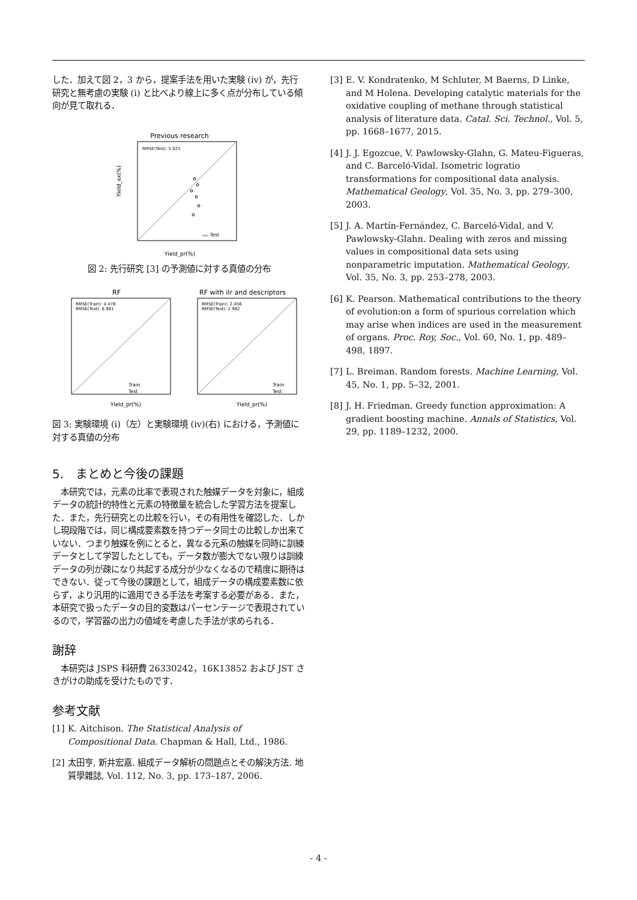した．加えて図 2，3 から，提案手法を用いた実験 (iv) が，先行研究と無考慮の実験 (i) と比べより線上に多く点が分布している傾向が見て取れる．
Previous research
RMSE(Test): 5.021
Yield_ex(%)
Yield_pr(%)
ₒₒₒ Test
図 2: 先行研究 [3] の予測値に対する真値の分布
RF
RMSE(Train): 4.478
RMSE(Test): 6.981
Yield_pr(%)
Train
Test
RF with ilr and descriptors
RMSE(Train): 2.456
RMSE(Test): 2.982
Yield_pr(%)
Train
Test
図 3: 実験環境 (i)（左）と実験環境 (iv)(右) における，予測値に対する真値の分布
5.　まとめと今後の課題
　本研究では，元素の比率で表現された触媒データを対象に，組成データの統計的特性と元素の特徴量を統合した学習方法を提案した．また，先行研究との比較を行い，その有用性を確認した．しかし現段階では，同じ構成要素数を持つデータ同士の比較しか出来ていない．つまり触媒を例にとると，異なる元系の触媒を同時に訓練データとして学習したとしても，データ数が膨大でない限りは訓練データの列が疎になり共起する成分が少なくなるので精度に期待はできない．従って今後の課題として，組成データの構成要素数に依らず，より汎用的に適用できる手法を考案する必要がある．また，本研究で扱ったデータの目的変数はパーセンテージで表現されているので，学習器の出力の値域を考慮した手法が求められる．
謝辞
　本研究は JSPS 科研費 26330242，16K13852 および JST さきがけの助成を受けたものです．
参考文献
[1] K. Aitchison. The Statistical Analysis of Compositional Data. Chapman & Hall, Ltd., 1986.
[2] 太田亨, 新井宏嘉. 組成データ解析の問題点とその解決方法. 地質學雜誌, Vol. 112, No. 3, pp. 173–187, 2006.
[3] E. V. Kondratenko, M Schluter, M Baerns, D Linke, and M Holena. Developing catalytic materials for the oxidative coupling of methane through statistical analysis of literature data. Catal. Sci. Technol., Vol. 5, pp. 1668–1677, 2015.
[4] J. J. Egozcue, V. Pawlowsky-Glahn, G. Mateu-Figueras, and C. Barceló-Vidal. Isometric logratio transformations for compositional data analysis. Mathematical Geology, Vol. 35, No. 3, pp. 279–300, 2003.
[5] J. A. Martín-Fernández, C. Barceló-Vidal, and V. Pawlowsky-Glahn. Dealing with zeros and missing values in compositional data sets using nonparametric imputation. Mathematical Geology, Vol. 35, No. 3, pp. 253–278, 2003.
[6] K. Pearson. Mathematical contributions to the theory of evolution:on a form of spurious correlation which may arise when indices are used in the measurement of organs. Proc. Roy, Soc., Vol. 60, No. 1, pp. 489–498, 1897.
[7] L. Breiman. Random forests. Machine Learning, Vol. 45, No. 1, pp. 5–32, 2001.
[8] J. H. Friedman. Greedy function approximation: A gradient boosting machine. Annals of Statistics, Vol. 29, pp. 1189–1232, 2000.
- 4 -